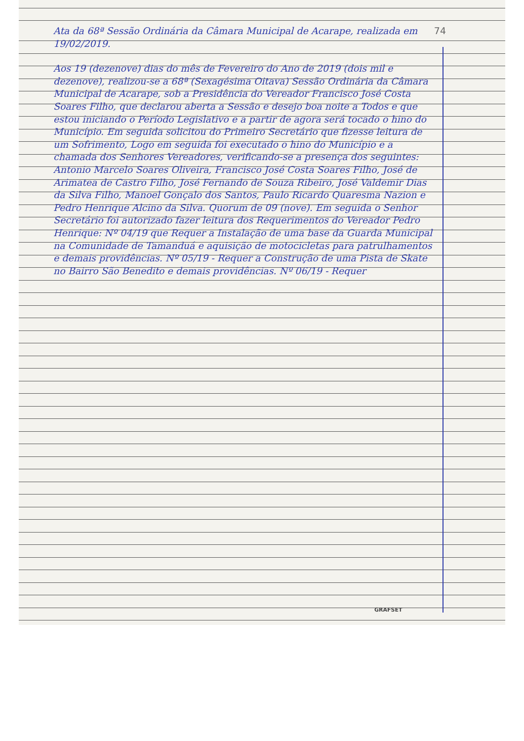74 Ata da 68ª Sessão Ordinária da Câmara Municipal de Acarape, realizada em 19/02/2019.
Aos 19 (dezenove) dias do mês de Fevereiro do Ano de 2019 (dois mil e dezenove), realizou-se a 68ª (Sexagésima Oitava) Sessão Ordinária da Câmara Municipal de Acarape, sob a Presidência do Vereador Francisco José Costa Soares Filho, que declarou aberta a Sessão e desejo boa noite a Todos e que estou iniciando o Período Legislativo e a partir de agora será tocado o hino do Município. Em seguida solicitou do Primeiro Secretário que fizesse leitura de um Sofrimento, Logo em seguida foi executado o hino do Município e a chamada dos Senhores Vereadores, verificando-se a presença dos seguintes: Antonio Marcelo Soares Oliveira, Francisco José Costa Soares Filho, José de Arimatea de Castro Filho, José Fernando de Souza Ribeiro, José Valdemir Dias da Silva Filho, Manoel Gonçalo dos Santos, Paulo Ricardo Quaresma Nazion e Pedro Henrique Alcino da Silva. Quorum de 09 (nove). Em seguida o Senhor Secretário foi autorizado fazer leitura dos Requerimentos do Vereador Pedro Henrique: Nº 04/19 que Requer a Instalação de uma base da Guarda Municipal na Comunidade de Tamanduá e aquisição de motocicletas para patrulhamentos e demais providências. Nº 05/19 - Requer a Construção de uma Pista de Skate no Bairro São Benedito e demais providências. Nº 06/19 - Requer
GRAFSET